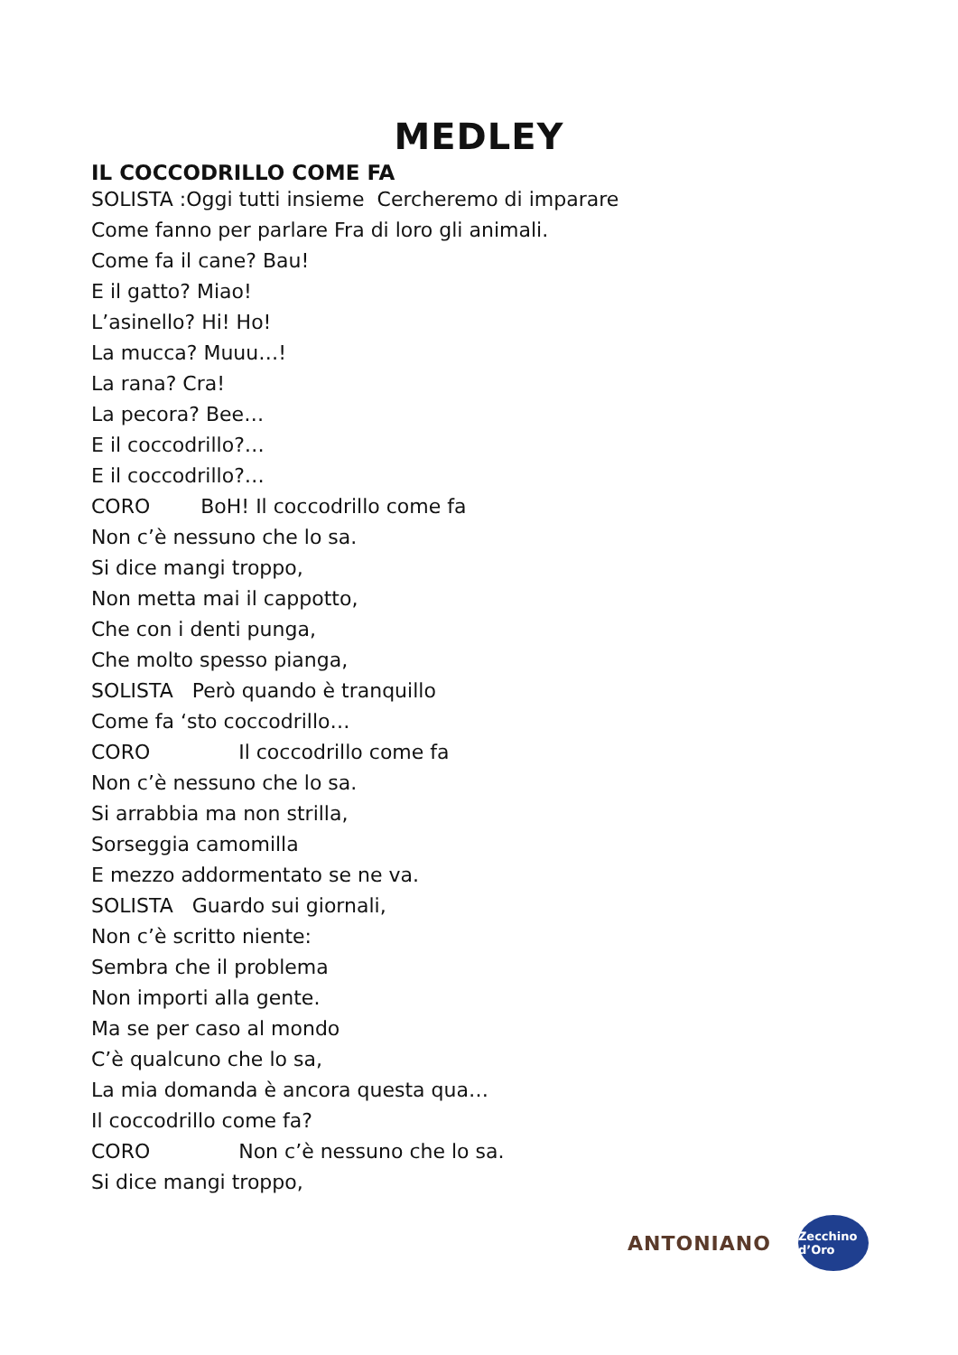MEDLEY
IL COCCODRILLO COME FA
SOLISTA :Oggi tutti insieme Cercheremo di imparare
Come fanno per parlare Fra di loro gli animali.
Come fa il cane? Bau!
E il gatto? Miao!
L’asinello? Hi! Ho!
La mucca? Muuu…!
La rana? Cra!
La pecora? Bee…
E il coccodrillo?…
E il coccodrillo?…
CORO BoH! Il coccodrillo come fa
Non c’è nessuno che lo sa.
Si dice mangi troppo,
Non metta mai il cappotto,
Che con i denti punga,
Che molto spesso pianga,
SOLISTA Però quando è tranquillo
Come fa ‘sto coccodrillo…
CORO Il coccodrillo come fa
Non c’è nessuno che lo sa.
Si arrabbia ma non strilla,
Sorseggia camomilla
E mezzo addormentato se ne va.
SOLISTA Guardo sui giornali,
Non c’è scritto niente:
Sembra che il problema
Non importi alla gente.
Ma se per caso al mondo
C’è qualcuno che lo sa,
La mia domanda è ancora questa qua…
Il coccodrillo come fa?
CORO Non c’è nessuno che lo sa.
Si dice mangi troppo,
ANTONIANO Zecchino d’Oro